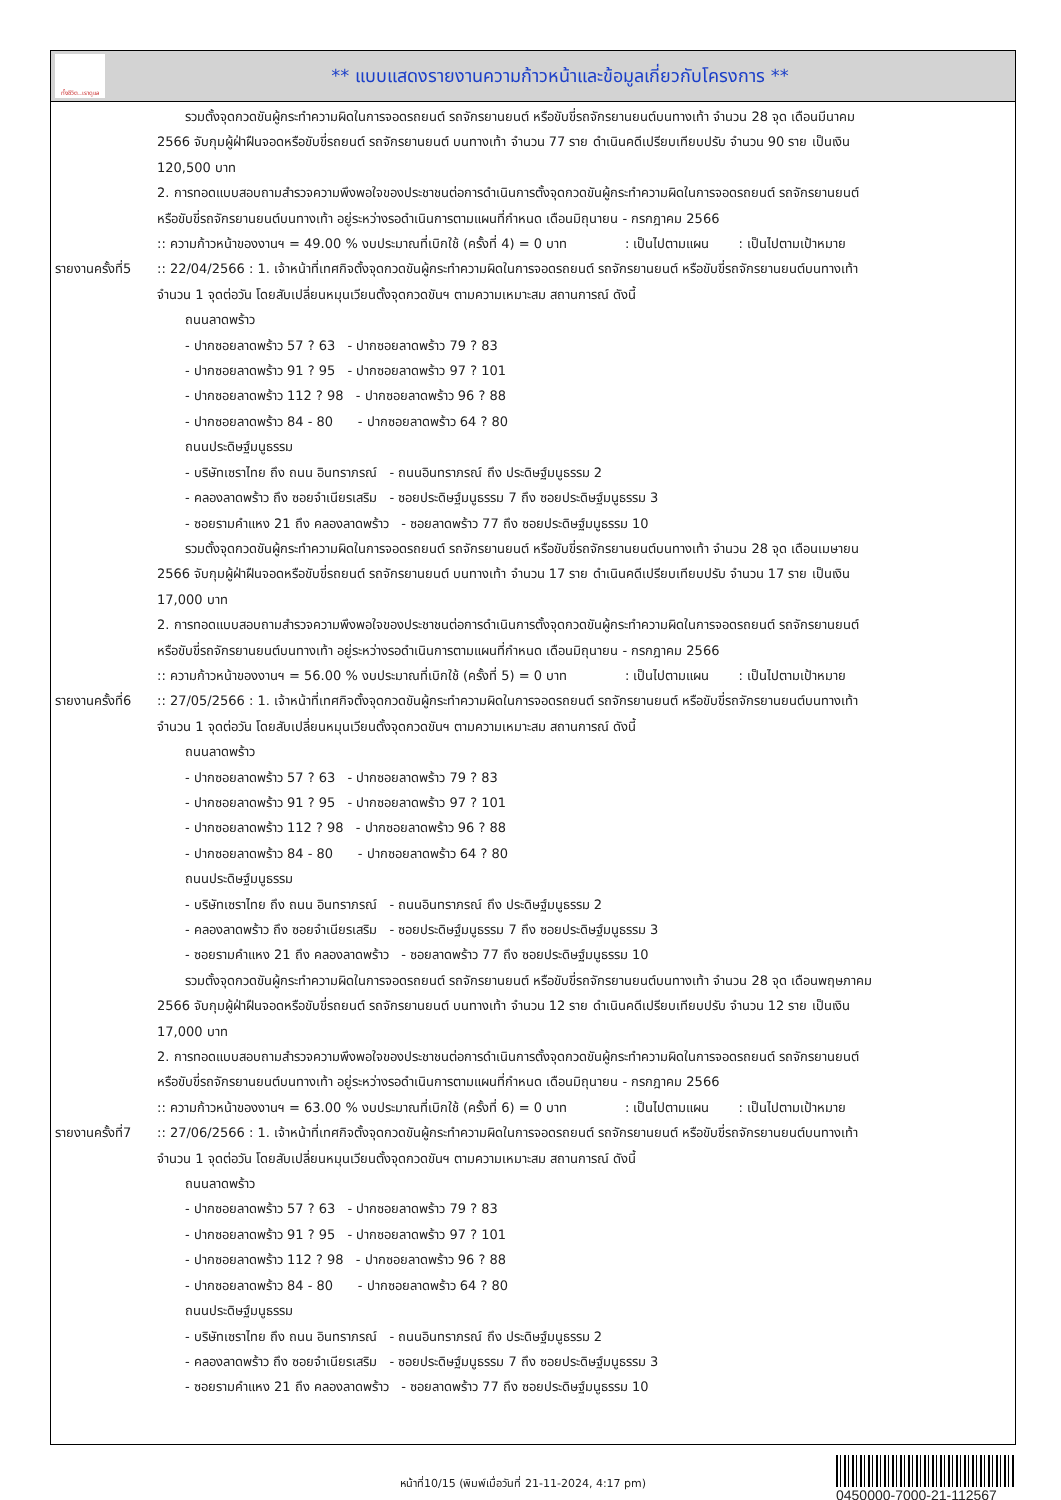ทั้งชีวิต..เราดูแล
** แบบแสดงรายงานความก้าวหน้าและข้อมูลเกี่ยวกับโครงการ **
รวมตั้งจุดกวดขันผู้กระทำความผิดในการจอดรถยนต์ รถจักรยานยนต์ หรือขับขี่รถจักรยานยนต์บนทางเท้า จำนวน 28 จุด เดือนมีนาคม
2566 จับกุมผู้ฝ่าฝืนจอดหรือขับขี่รถยนต์ รถจักรยานยนต์ บนทางเท้า จำนวน 77 ราย ดำเนินคดีเปรียบเทียบปรับ จำนวน 90 ราย เป็นเงิน
120,500 บาท
2. การทอดแบบสอบถามสำรวจความพึงพอใจของประชาชนต่อการดำเนินการตั้งจุดกวดขันผู้กระทำความผิดในการจอดรถยนต์ รถจักรยานยนต์
หรือขับขี่รถจักรยานยนต์บนทางเท้า อยู่ระหว่างรอดำเนินการตามแผนที่กำหนด เดือนมิถุนายน - กรกฎาคม 2566
:: ความก้าวหน้าของงานฯ = 49.00 % งบประมาณที่เบิกใช้ (ครั้งที่ 4) = 0 บาท : เป็นไปตามแผน : เป็นไปตามเป้าหมาย
รายงานครั้งที่5
:: 22/04/2566 : 1. เจ้าหน้าที่เทศกิจตั้งจุดกวดขันผู้กระทำความผิดในการจอดรถยนต์ รถจักรยานยนต์ หรือขับขี่รถจักรยานยนต์บนทางเท้า
จำนวน 1 จุดต่อวัน โดยสับเปลี่ยนหมุนเวียนตั้งจุดกวดขันฯ ตามความเหมาะสม สถานการณ์ ดังนี้
ถนนลาดพร้าว
- ปากซอยลาดพร้าว 57 ? 63 - ปากซอยลาดพร้าว 79 ? 83
- ปากซอยลาดพร้าว 91 ? 95 - ปากซอยลาดพร้าว 97 ? 101
- ปากซอยลาดพร้าว 112 ? 98 - ปากซอยลาดพร้าว 96 ? 88
- ปากซอยลาดพร้าว 84 - 80 - ปากซอยลาดพร้าว 64 ? 80
ถนนประดิษฐ์มนูธรรม
- บริษัทเซราไทย ถึง ถนน อินทราภรณ์ - ถนนอินทราภรณ์ ถึง ประดิษฐ์มนูธรรม 2
- คลองลาดพร้าว ถึง ซอยจำเนียรเสริม - ซอยประดิษฐ์มนูธรรม 7 ถึง ซอยประดิษฐ์มนูธรรม 3
- ซอยรามคำแหง 21 ถึง คลองลาดพร้าว - ซอยลาดพร้าว 77 ถึง ซอยประดิษฐ์มนูธรรม 10
รวมตั้งจุดกวดขันผู้กระทำความผิดในการจอดรถยนต์ รถจักรยานยนต์ หรือขับขี่รถจักรยานยนต์บนทางเท้า จำนวน 28 จุด เดือนเมษายน
2566 จับกุมผู้ฝ่าฝืนจอดหรือขับขี่รถยนต์ รถจักรยานยนต์ บนทางเท้า จำนวน 17 ราย ดำเนินคดีเปรียบเทียบปรับ จำนวน 17 ราย เป็นเงิน
17,000 บาท
2. การทอดแบบสอบถามสำรวจความพึงพอใจของประชาชนต่อการดำเนินการตั้งจุดกวดขันผู้กระทำความผิดในการจอดรถยนต์ รถจักรยานยนต์
หรือขับขี่รถจักรยานยนต์บนทางเท้า อยู่ระหว่างรอดำเนินการตามแผนที่กำหนด เดือนมิถุนายน - กรกฎาคม 2566
:: ความก้าวหน้าของงานฯ = 56.00 % งบประมาณที่เบิกใช้ (ครั้งที่ 5) = 0 บาท : เป็นไปตามแผน : เป็นไปตามเป้าหมาย
รายงานครั้งที่6
:: 27/05/2566 : 1. เจ้าหน้าที่เทศกิจตั้งจุดกวดขันผู้กระทำความผิดในการจอดรถยนต์ รถจักรยานยนต์ หรือขับขี่รถจักรยานยนต์บนทางเท้า
จำนวน 1 จุดต่อวัน โดยสับเปลี่ยนหมุนเวียนตั้งจุดกวดขันฯ ตามความเหมาะสม สถานการณ์ ดังนี้
ถนนลาดพร้าว
- ปากซอยลาดพร้าว 57 ? 63 - ปากซอยลาดพร้าว 79 ? 83
- ปากซอยลาดพร้าว 91 ? 95 - ปากซอยลาดพร้าว 97 ? 101
- ปากซอยลาดพร้าว 112 ? 98 - ปากซอยลาดพร้าว 96 ? 88
- ปากซอยลาดพร้าว 84 - 80 - ปากซอยลาดพร้าว 64 ? 80
ถนนประดิษฐ์มนูธรรม
- บริษัทเซราไทย ถึง ถนน อินทราภรณ์ - ถนนอินทราภรณ์ ถึง ประดิษฐ์มนูธรรม 2
- คลองลาดพร้าว ถึง ซอยจำเนียรเสริม - ซอยประดิษฐ์มนูธรรม 7 ถึง ซอยประดิษฐ์มนูธรรม 3
- ซอยรามคำแหง 21 ถึง คลองลาดพร้าว - ซอยลาดพร้าว 77 ถึง ซอยประดิษฐ์มนูธรรม 10
รวมตั้งจุดกวดขันผู้กระทำความผิดในการจอดรถยนต์ รถจักรยานยนต์ หรือขับขี่รถจักรยานยนต์บนทางเท้า จำนวน 28 จุด เดือนพฤษภาคม
2566 จับกุมผู้ฝ่าฝืนจอดหรือขับขี่รถยนต์ รถจักรยานยนต์ บนทางเท้า จำนวน 12 ราย ดำเนินคดีเปรียบเทียบปรับ จำนวน 12 ราย เป็นเงิน
17,000 บาท
2. การทอดแบบสอบถามสำรวจความพึงพอใจของประชาชนต่อการดำเนินการตั้งจุดกวดขันผู้กระทำความผิดในการจอดรถยนต์ รถจักรยานยนต์
หรือขับขี่รถจักรยานยนต์บนทางเท้า อยู่ระหว่างรอดำเนินการตามแผนที่กำหนด เดือนมิถุนายน - กรกฎาคม 2566
:: ความก้าวหน้าของงานฯ = 63.00 % งบประมาณที่เบิกใช้ (ครั้งที่ 6) = 0 บาท : เป็นไปตามแผน : เป็นไปตามเป้าหมาย
รายงานครั้งที่7
:: 27/06/2566 : 1. เจ้าหน้าที่เทศกิจตั้งจุดกวดขันผู้กระทำความผิดในการจอดรถยนต์ รถจักรยานยนต์ หรือขับขี่รถจักรยานยนต์บนทางเท้า
จำนวน 1 จุดต่อวัน โดยสับเปลี่ยนหมุนเวียนตั้งจุดกวดขันฯ ตามความเหมาะสม สถานการณ์ ดังนี้
ถนนลาดพร้าว
- ปากซอยลาดพร้าว 57 ? 63 - ปากซอยลาดพร้าว 79 ? 83
- ปากซอยลาดพร้าว 91 ? 95 - ปากซอยลาดพร้าว 97 ? 101
- ปากซอยลาดพร้าว 112 ? 98 - ปากซอยลาดพร้าว 96 ? 88
- ปากซอยลาดพร้าว 84 - 80 - ปากซอยลาดพร้าว 64 ? 80
ถนนประดิษฐ์มนูธรรม
- บริษัทเซราไทย ถึง ถนน อินทราภรณ์ - ถนนอินทราภรณ์ ถึง ประดิษฐ์มนูธรรม 2
- คลองลาดพร้าว ถึง ซอยจำเนียรเสริม - ซอยประดิษฐ์มนูธรรม 7 ถึง ซอยประดิษฐ์มนูธรรม 3
- ซอยรามคำแหง 21 ถึง คลองลาดพร้าว - ซอยลาดพร้าว 77 ถึง ซอยประดิษฐ์มนูธรรม 10
หน้าที่10/15 (พิมพ์เมื่อวันที่ 21-11-2024, 4:17 pm)
0450000-7000-21-112567